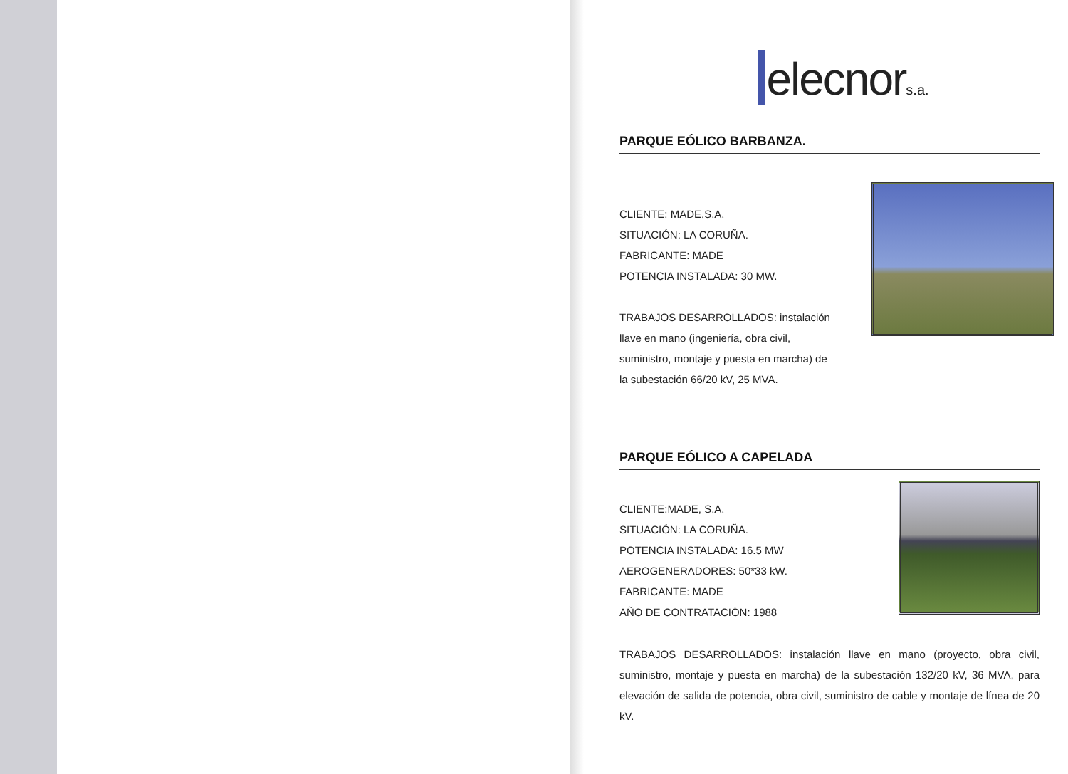elecnors.a.
PARQUE EÓLICO BARBANZA.
CLIENTE: MADE,S.A.
SITUACIÓN: LA CORUÑA.
FABRICANTE: MADE
POTENCIA INSTALADA: 30 MW.
TRABAJOS DESARROLLADOS: instalación
llave en mano (ingeniería, obra civil,
suministro, montaje y puesta en marcha) de
la subestación 66/20 kV, 25 MVA.
PARQUE EÓLICO A CAPELADA
CLIENTE:MADE, S.A.
SITUACIÓN: LA CORUÑA.
POTENCIA INSTALADA: 16.5 MW
AEROGENERADORES: 50*33 kW.
FABRICANTE: MADE
AÑO DE CONTRATACIÓN: 1988
TRABAJOS DESARROLLADOS: instalación llave en mano (proyecto, obra civil, suministro, montaje y puesta en marcha) de la subestación 132/20 kV, 36 MVA, para elevación de salida de potencia, obra civil, suministro de cable y montaje de línea de 20 kV.